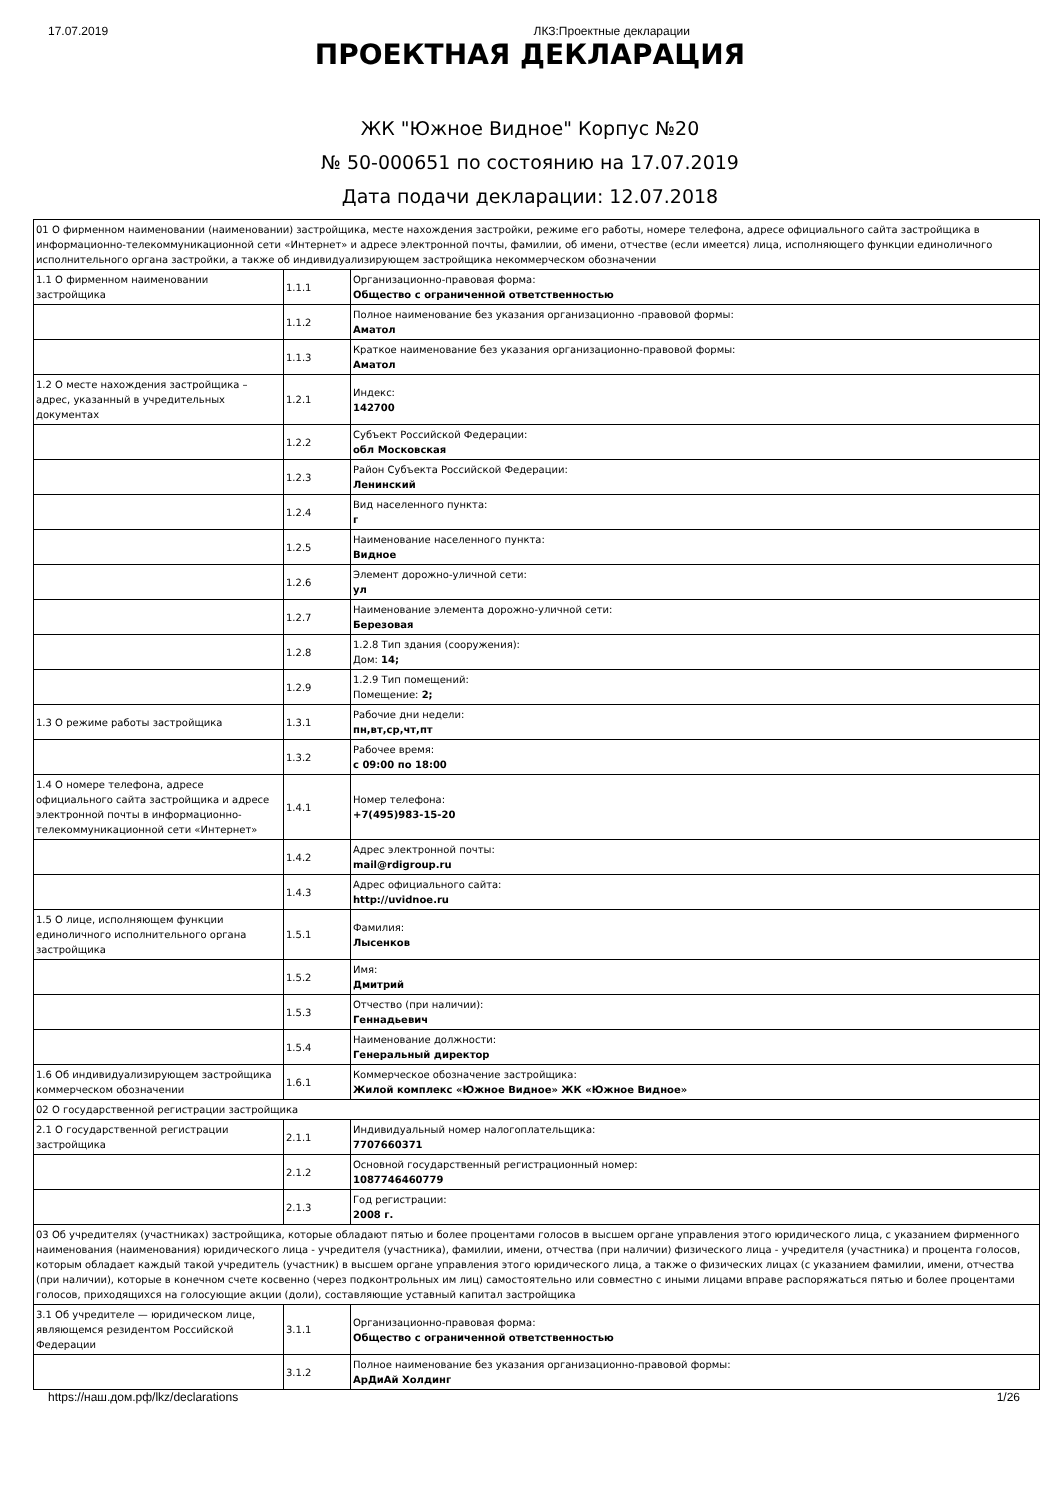17.07.2019 ЛКЗ:Проектные декларации
ПРОЕКТНАЯ ДЕКЛАРАЦИЯ
ЖК "Южное Видное" Корпус №20
№ 50-000651 по состоянию на 17.07.2019
Дата подачи декларации: 12.07.2018
| 01 О фирменном наименовании (наименовании) застройщика, месте нахождения застройки, режиме его работы, номере телефона, адресе официального сайта застройщика в информационно-телекоммуникационной сети «Интернет» и адресе электронной почты, фамилии, об имени, отчестве (если имеется) лица, исполняющего функции единоличного исполнительного органа застройки, а также об индивидуализирующем застройщика некоммерческом обозначении | | |
| 1.1 О фирменном наименовании застройщика | 1.1.1 | Организационно-правовая форма: Общество с ограниченной ответственностью |
| | 1.1.2 | Полное наименование без указания организационно -правовой формы: Аматол |
| | 1.1.3 | Краткое наименование без указания организационно-правовой формы: Аматол |
| 1.2 О месте нахождения застройщика – адрес, указанный в учредительных документах | 1.2.1 | Индекс: 142700 |
| | 1.2.2 | Субъект Российской Федерации: обл Московская |
| | 1.2.3 | Район Субъекта Российской Федерации: Ленинский |
| | 1.2.4 | Вид населенного пункта: г |
| | 1.2.5 | Наименование населенного пункта: Видное |
| | 1.2.6 | Элемент дорожно-уличной сети: ул |
| | 1.2.7 | Наименование элемента дорожно-уличной сети: Березовая |
| | 1.2.8 | 1.2.8 Тип здания (сооружения): Дом: 14; |
| | 1.2.9 | 1.2.9 Тип помещений: Помещение: 2; |
| 1.3 О режиме работы застройщика | 1.3.1 | Рабочие дни недели: пн,вт,ср,чт,пт |
| | 1.3.2 | Рабочее время: с 09:00 по 18:00 |
| 1.4 О номере телефона, адресе официального сайта застройщика и адресе электронной почты в информационно-телекоммуникационной сети «Интернет» | 1.4.1 | Номер телефона: +7(495)983-15-20 |
| | 1.4.2 | Адрес электронной почты: mail@rdigroup.ru |
| | 1.4.3 | Адрес официального сайта: http://uvidnoe.ru |
| 1.5 О лице, исполняющем функции единоличного исполнительного органа застройщика | 1.5.1 | Фамилия: Лысенков |
| | 1.5.2 | Имя: Дмитрий |
| | 1.5.3 | Отчество (при наличии): Геннадьевич |
| | 1.5.4 | Наименование должности: Генеральный директор |
| 1.6 Об индивидуализирующем застройщика коммерческом обозначении | 1.6.1 | Коммерческое обозначение застройщика: Жилой комплекс «Южное Видное» ЖК «Южное Видное» |
| 02 О государственной регистрации застройщика | | |
| 2.1 О государственной регистрации застройщика | 2.1.1 | Индивидуальный номер налогоплательщика: 7707660371 |
| | 2.1.2 | Основной государственный регистрационный номер: 1087746460779 |
| | 2.1.3 | Год регистрации: 2008 г. |
| 03 Об учредителях (участниках) застройщика, которые обладают пятью и более процентами голосов в высшем органе управления этого юридического лица, с указанием фирменного наименования (наименования) юридического лица - учредителя (участника), фамилии, имени, отчества (при наличии) физического лица - учредителя (участника) и процента голосов, которым обладает каждый такой учредитель (участник) в высшем органе управления этого юридического лица, а также о физических лицах (с указанием фамилии, имени, отчества (при наличии), которые в конечном счете косвенно (через подконтрольных им лиц) самостоятельно или совместно с иными лицами вправе распоряжаться пятью и более процентами голосов, приходящихся на голосующие акции (доли), составляющие уставный капитал застройщика | | |
| 3.1 Об учредителе — юридическом лице, являющемся резидентом Российской Федерации | 3.1.1 | Организационно-правовая форма: Общество с ограниченной ответственностью |
| | 3.1.2 | Полное наименование без указания организационно-правовой формы: АрДиАй Холдинг |
https://наш.дом.рф/lkz/declarations 1/26